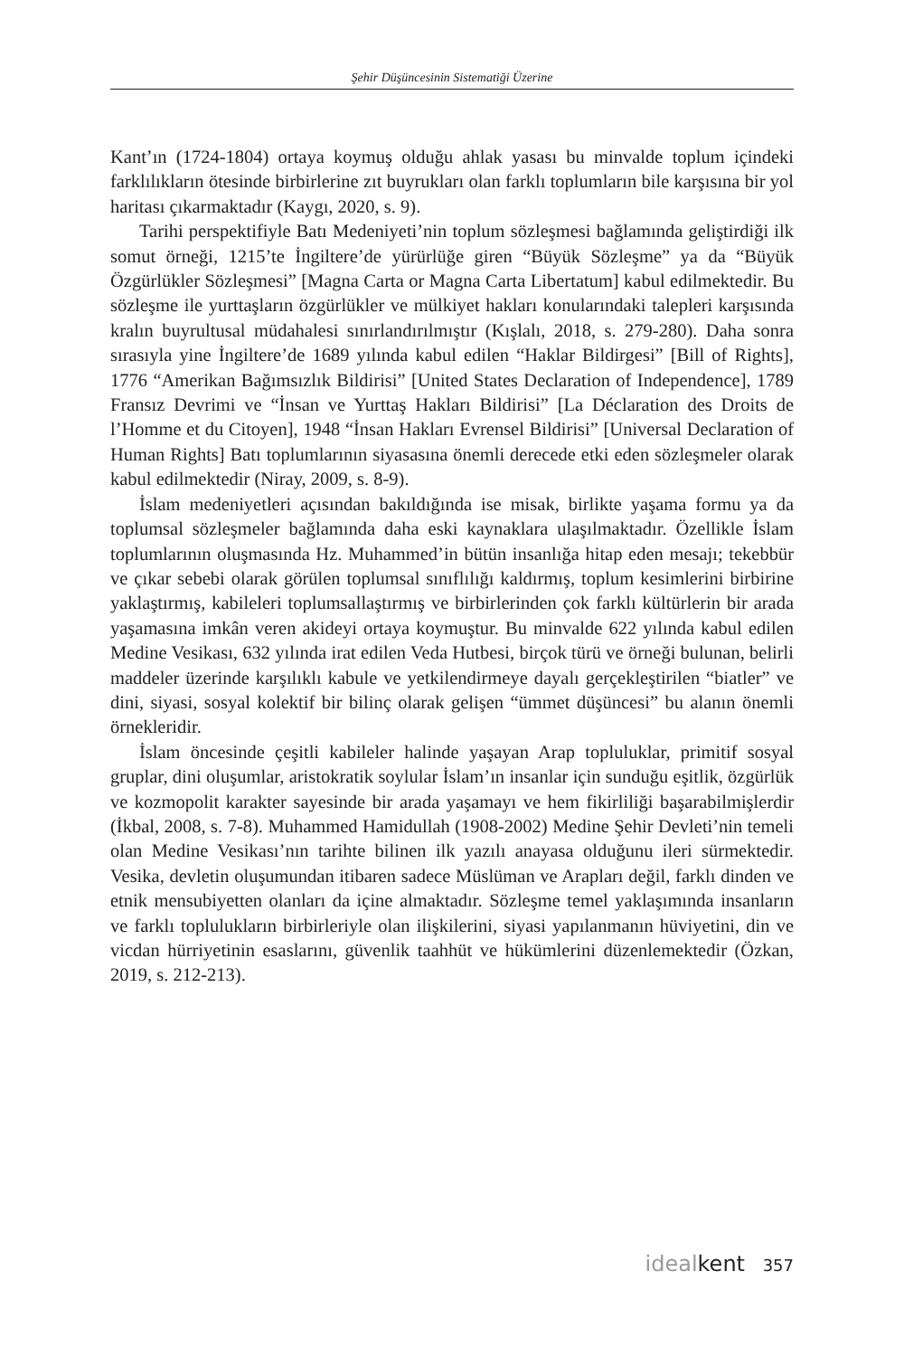Şehir Düşüncesinin Sistematiği Üzerine
Kant’ın (1724-1804) ortaya koymuş olduğu ahlak yasası bu minvalde toplum içindeki farklılıkların ötesinde birbirlerine zıt buyrukları olan farklı toplumların bile karşısına bir yol haritası çıkarmaktadır (Kaygı, 2020, s. 9).
Tarihi perspektifiyle Batı Medeniyeti’nin toplum sözleşmesi bağlamında geliştirdiği ilk somut örneği, 1215’te İngiltere’de yürürlüğe giren “Büyük Sözleşme” ya da “Büyük Özgürlükler Sözleşmesi” [Magna Carta or Magna Carta Libertatum] kabul edilmektedir. Bu sözleşme ile yurttaşların özgürlükler ve mülkiyet hakları konularındaki talepleri karşısında kralın buyrultusal müdahalesi sınırlandırılmıştır (Kışlalı, 2018, s. 279-280). Daha sonra sırasıyla yine İngiltere’de 1689 yılında kabul edilen “Haklar Bildirgesi” [Bill of Rights], 1776 “Amerikan Bağımsızlık Bildirisi” [United States Declaration of Independence], 1789 Fransız Devrimi ve “İnsan ve Yurttaş Hakları Bildirisi” [La Déclaration des Droits de l’Homme et du Citoyen], 1948 “İnsan Hakları Evrensel Bildirisi” [Universal Declaration of Human Rights] Batı toplumlarının siyasasına önemli derecede etki eden sözleşmeler olarak kabul edilmektedir (Niray, 2009, s. 8-9).
İslam medeniyetleri açısından bakıldığında ise misak, birlikte yaşama formu ya da toplumsal sözleşmeler bağlamında daha eski kaynaklara ulaşılmaktadır. Özellikle İslam toplumlarının oluşmasında Hz. Muhammed’in bütün insanlığa hitap eden mesajı; tekebbür ve çıkar sebebi olarak görülen toplumsal sınıflılığı kaldırmış, toplum kesimlerini birbirine yaklaştırmış, kabileleri toplumsallaştırmış ve birbirlerinden çok farklı kültürlerin bir arada yaşamasına imkân veren akideyi ortaya koymuştur. Bu minvalde 622 yılında kabul edilen Medine Vesikası, 632 yılında irat edilen Veda Hutbesi, birçok türü ve örneği bulunan, belirli maddeler üzerinde karşılıklı kabule ve yetkilendirmeye dayalı gerçekleştirilen “biatler” ve dini, siyasi, sosyal kolektif bir bilinç olarak gelişen “ümmet düşüncesi” bu alanın önemli örnekleridir.
İslam öncesinde çeşitli kabileler halinde yaşayan Arap topluluklar, primitif sosyal gruplar, dini oluşumlar, aristokratik soylular İslam’ın insanlar için sunduğu eşitlik, özgürlük ve kozmopolit karakter sayesinde bir arada yaşamayı ve hem fikirliliği başarabilmişlerdir (İkbal, 2008, s. 7-8). Muhammed Hamidullah (1908-2002) Medine Şehir Devleti’nin temeli olan Medine Vesikası’nın tarihte bilinen ilk yazılı anayasa olduğunu ileri sürmektedir. Vesika, devletin oluşumundan itibaren sadece Müslüman ve Arapları değil, farklı dinden ve etnik mensubiyetten olanları da içine almaktadır. Sözleşme temel yaklaşımında insanların ve farklı toplulukların birbirleriyle olan ilişkilerini, siyasi yapılanmanın hüviyetini, din ve vicdan hürriyetinin esaslarını, güvenlik taahhüt ve hükümlerini düzenlemektedir (Özkan, 2019, s. 212-213).
idealkent 357